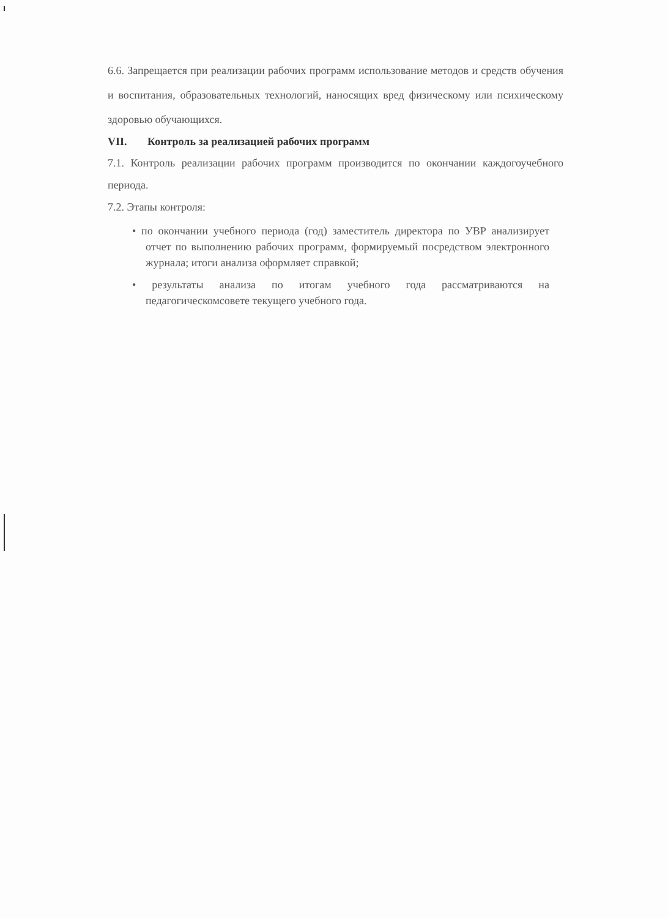6.6. Запрещается при реализации рабочих программ использование методов и средств обучения и воспитания, образовательных технологий, наносящих вред физическому или психическому здоровью обучающихся.
VII. Контроль за реализацией рабочих программ
7.1. Контроль реализации рабочих программ производится по окончании каждогоучебного периода.
7.2. Этапы контроля:
• по окончании учебного периода (год) заместитель директора по УВР анализирует отчет по выполнению рабочих программ, формируемый посредством электронного журнала; итоги анализа оформляет справкой;
• результаты анализа по итогам учебного года рассматриваются на педагогическомсовете текущего учебного года.